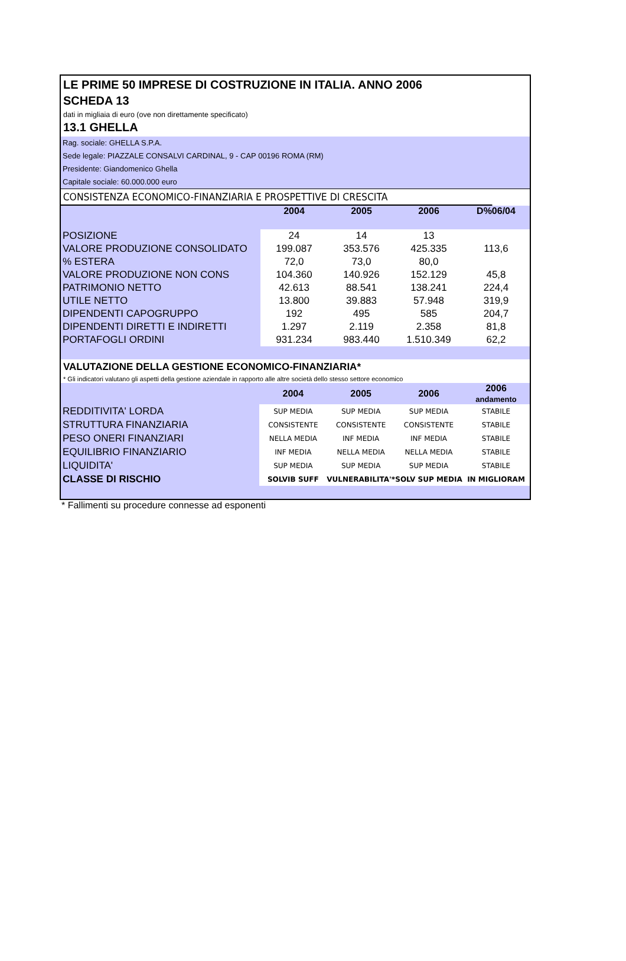LE PRIME 50 IMPRESE DI COSTRUZIONE IN ITALIA. ANNO 2006
SCHEDA 13
dati in migliaia di euro (ove non direttamente specificato)
13.1 GHELLA
Rag. sociale: GHELLA S.P.A.
Sede legale: PIAZZALE CONSALVI CARDINAL, 9 - CAP 00196 ROMA (RM)
Presidente: Giandomenico Ghella
Capitale sociale: 60.000.000 euro
CONSISTENZA ECONOMICO-FINANZIARIA E PROSPETTIVE DI CRESCITA
| | 2004 | 2005 | 2006 | D%06/04 |
| --- | --- | --- | --- | --- |
| POSIZIONE | 24 | 14 | 13 | |
| VALORE PRODUZIONE CONSOLIDATO | 199.087 | 353.576 | 425.335 | 113,6 |
| % ESTERA | 72,0 | 73,0 | 80,0 | |
| VALORE PRODUZIONE NON CONS | 104.360 | 140.926 | 152.129 | 45,8 |
| PATRIMONIO NETTO | 42.613 | 88.541 | 138.241 | 224,4 |
| UTILE NETTO | 13.800 | 39.883 | 57.948 | 319,9 |
| DIPENDENTI CAPOGRUPPO | 192 | 495 | 585 | 204,7 |
| DIPENDENTI DIRETTI E INDIRETTI | 1.297 | 2.119 | 2.358 | 81,8 |
| PORTAFOGLI ORDINI | 931.234 | 983.440 | 1.510.349 | 62,2 |
VALUTAZIONE DELLA GESTIONE ECONOMICO-FINANZIARIA*
* Gli indicatori valutano gli aspetti della gestione aziendale in rapporto alle altre società dello stesso settore economico
| | 2004 | 2005 | 2006 | 2006 andamento |
| --- | --- | --- | --- | --- |
| REDDITIVITA' LORDA | SUP MEDIA | SUP MEDIA | SUP MEDIA | STABILE |
| STRUTTURA FINANZIARIA | CONSISTENTE | CONSISTENTE | CONSISTENTE | STABILE |
| PESO ONERI FINANZIARI | NELLA MEDIA | INF MEDIA | INF MEDIA | STABILE |
| EQUILIBRIO FINANZIARIO | INF MEDIA | NELLA MEDIA | NELLA MEDIA | STABILE |
| LIQUIDITA' | SUP MEDIA | SUP MEDIA | SUP MEDIA | STABILE |
| CLASSE DI RISCHIO | SOLVIB SUFF | VULNERABILITA'* | SOLV SUP MEDIA | IN MIGLIORAM |
* Fallimenti su procedure connesse ad esponenti